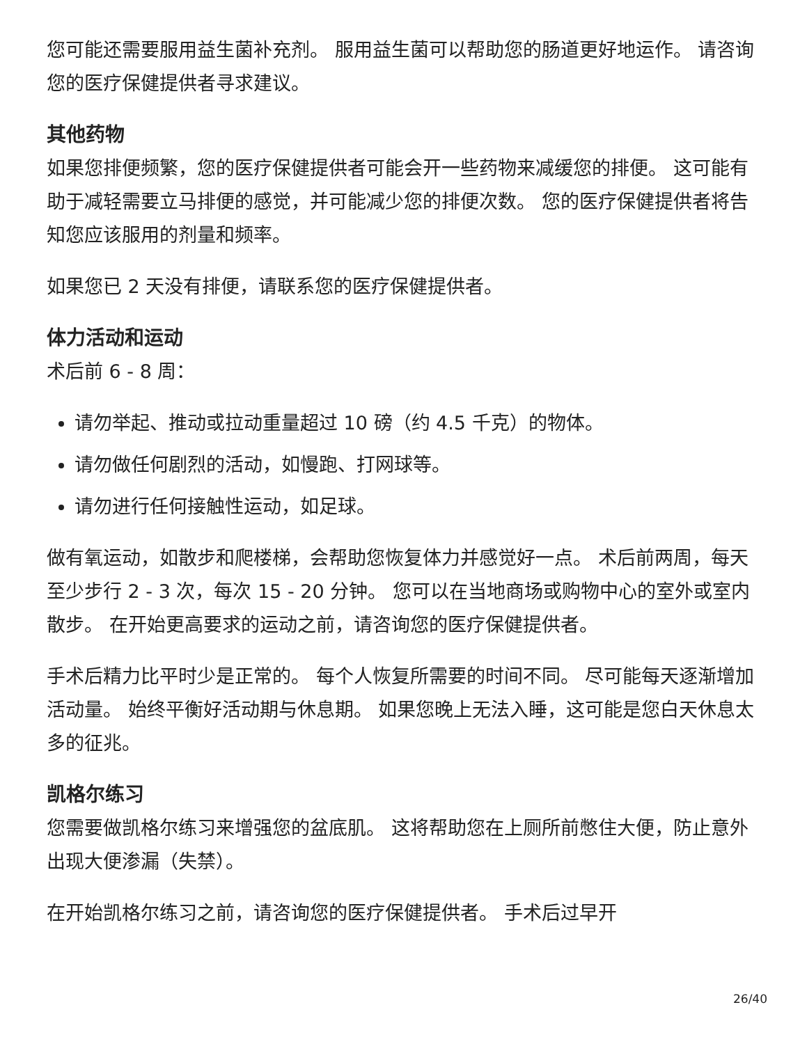您可能还需要服用益生菌补充剂。 服用益生菌可以帮助您的肠道更好地运作。 请咨询您的医疗保健提供者寻求建议。
其他药物
如果您排便频繁，您的医疗保健提供者可能会开一些药物来减缓您的排便。 这可能有助于减轻需要立马排便的感觉，并可能减少您的排便次数。 您的医疗保健提供者将告知您应该服用的剂量和频率。
如果您已 2 天没有排便，请联系您的医疗保健提供者。
体力活动和运动
术后前 6 - 8 周：
请勿举起、推动或拉动重量超过 10 磅（约 4.5 千克）的物体。
请勿做任何剧烈的活动，如慢跑、打网球等。
请勿进行任何接触性运动，如足球。
做有氧运动，如散步和爬楼梯，会帮助您恢复体力并感觉好一点。 术后前两周，每天至少步行 2 - 3 次，每次 15 - 20 分钟。 您可以在当地商场或购物中心的室外或室内散步。 在开始更高要求的运动之前，请咨询您的医疗保健提供者。
手术后精力比平时少是正常的。 每个人恢复所需要的时间不同。 尽可能每天逐渐增加活动量。 始终平衡好活动期与休息期。 如果您晚上无法入睡，这可能是您白天休息太多的征兆。
凯格尔练习
您需要做凯格尔练习来增强您的盆底肌。 这将帮助您在上厕所前憋住大便，防止意外出现大便渗漏（失禁）。
在开始凯格尔练习之前，请咨询您的医疗保健提供者。 手术后过早开
26/40